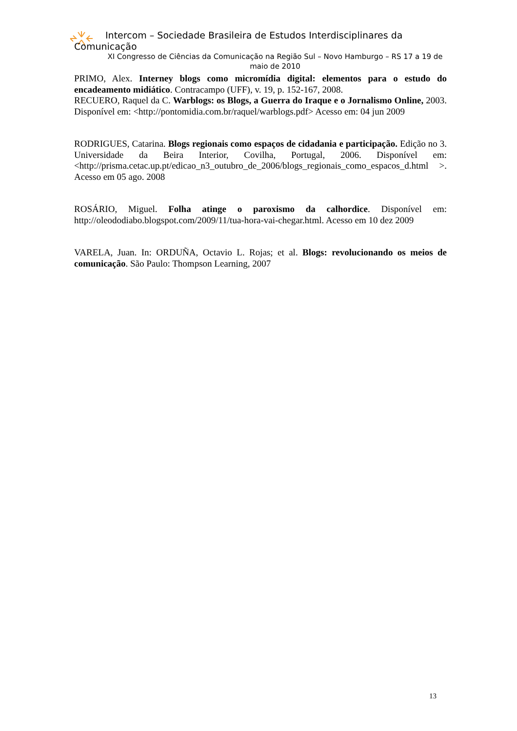Intercom – Sociedade Brasileira de Estudos Interdisciplinares da
Comunicação
XI Congresso de Ciências da Comunicação na Região Sul – Novo Hamburgo – RS 17 a 19 de maio de 2010
PRIMO, Alex. Interney blogs como micromídia digital: elementos para o estudo do encadeamento midiático. Contracampo (UFF), v. 19, p. 152-167, 2008.
RECUERO, Raquel da C. Warblogs: os Blogs, a Guerra do Iraque e o Jornalismo Online, 2003. Disponível em: <http://pontomidia.com.br/raquel/warblogs.pdf> Acesso em: 04 jun 2009
RODRIGUES, Catarina. Blogs regionais como espaços de cidadania e participação. Edição no 3. Universidade da Beira Interior, Covilha, Portugal, 2006. Disponível em: <http://prisma.cetac.up.pt/edicao_n3_outubro_de_2006/blogs_regionais_como_espacos_d.html >. Acesso em 05 ago. 2008
ROSÁRIO, Miguel. Folha atinge o paroxismo da calhordice. Disponível em: http://oleododiabo.blogspot.com/2009/11/tua-hora-vai-chegar.html. Acesso em 10 dez 2009
VARELA, Juan. In: ORDUÑA, Octavio L. Rojas; et al. Blogs: revolucionando os meios de comunicação. São Paulo: Thompson Learning, 2007
13